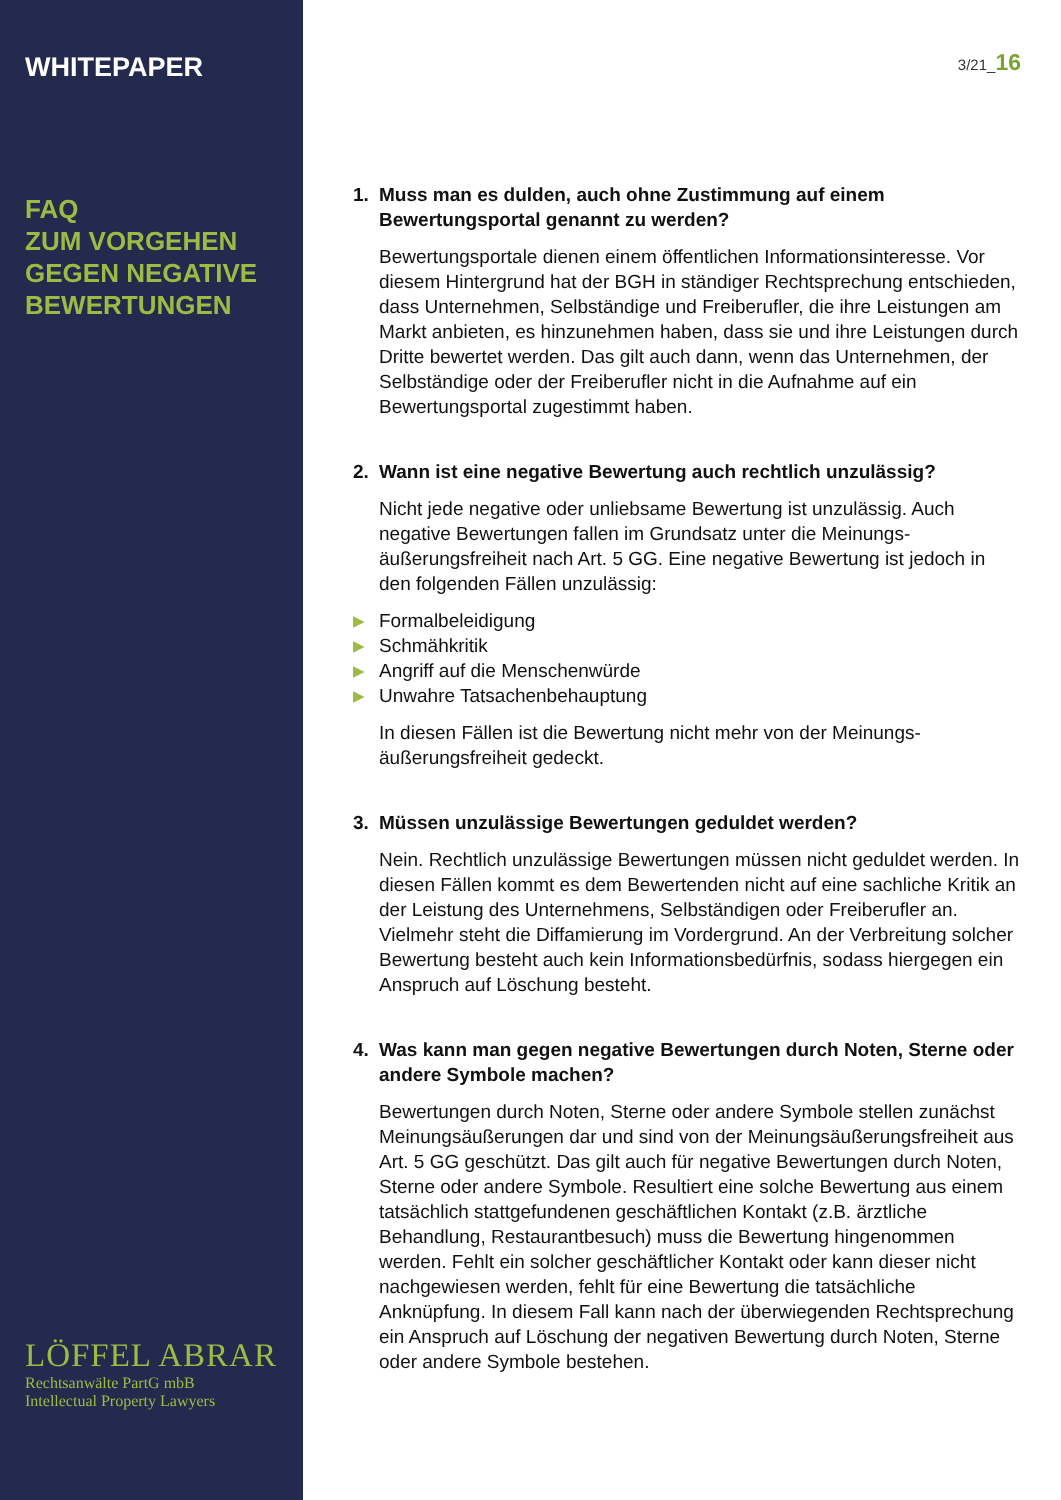WHITEPAPER
FAQ
ZUM VORGEHEN
GEGEN NEGATIVE
BEWERTUNGEN
LÖFFEL ABRAR
Rechtsanwälte PartG mbB
Intellectual Property Lawyers
3/21_16
1. Muss man es dulden, auch ohne Zustimmung auf einem Bewertungsportal genannt zu werden?
Bewertungsportale dienen einem öffentlichen Informationsinteresse. Vor diesem Hintergrund hat der BGH in ständiger Rechtsprechung ent­schieden, dass Unternehmen, Selbständige und Freiberufler, die ihre Leistungen am Markt anbieten, es hinzunehmen haben, dass sie und ihre Leistungen durch Dritte bewertet werden. Das gilt auch dann, wenn das Unternehmen, der Selbständige oder der Freiberufler nicht in die Aufnahme auf ein Bewertungsportal zugestimmt haben.
2. Wann ist eine negative Bewertung auch rechtlich unzulässig?
Nicht jede negative oder unliebsame Bewertung ist unzulässig. Auch negative Bewertungen fallen im Grundsatz unter die Meinungs­äußerungsfreiheit nach Art. 5 GG. Eine negative Bewertung ist jedoch in den folgenden Fällen unzulässig:
▶ Formalbeleidigung
▶ Schmähkritik
▶ Angriff auf die Menschenwürde
▶ Unwahre Tatsachenbehauptung
In diesen Fällen ist die Bewertung nicht mehr von der Meinungs­äußerungsfreiheit gedeckt.
3. Müssen unzulässige Bewertungen geduldet werden?
Nein. Rechtlich unzulässige Bewertungen müssen nicht geduldet wer­den. In diesen Fällen kommt es dem Bewertenden nicht auf eine sach­liche Kritik an der Leistung des Unternehmens, Selbständigen oder Freiberufler an. Vielmehr steht die Diffamierung im Vordergrund. An der Verbreitung solcher Bewertung besteht auch kein Informationsbedürfnis, sodass hiergegen ein Anspruch auf Löschung besteht.
4. Was kann man gegen negative Bewertungen durch Noten, Sterne oder andere Symbole machen?
Bewertungen durch Noten, Sterne oder andere Symbole stellen zunächst Meinungsäußerungen dar und sind von der Meinungsäuße­rungsfreiheit aus Art. 5 GG geschützt. Das gilt auch für negative Bewertungen durch Noten, Sterne oder andere Symbole. Resultiert eine solche Bewertung aus einem tatsächlich stattgefundenen ge­schäftlichen Kontakt (z.B. ärztliche Behandlung, Restaurantbesuch) muss die Bewertung hingenommen werden. Fehlt ein solcher geschäft­licher Kontakt oder kann dieser nicht nachgewiesen werden, fehlt für eine Bewertung die tatsächliche Anknüpfung. In diesem Fall kann nach der überwiegenden Rechtsprechung ein Anspruch auf Löschung der negativen Bewertung durch Noten, Sterne oder andere Symbole be­stehen.